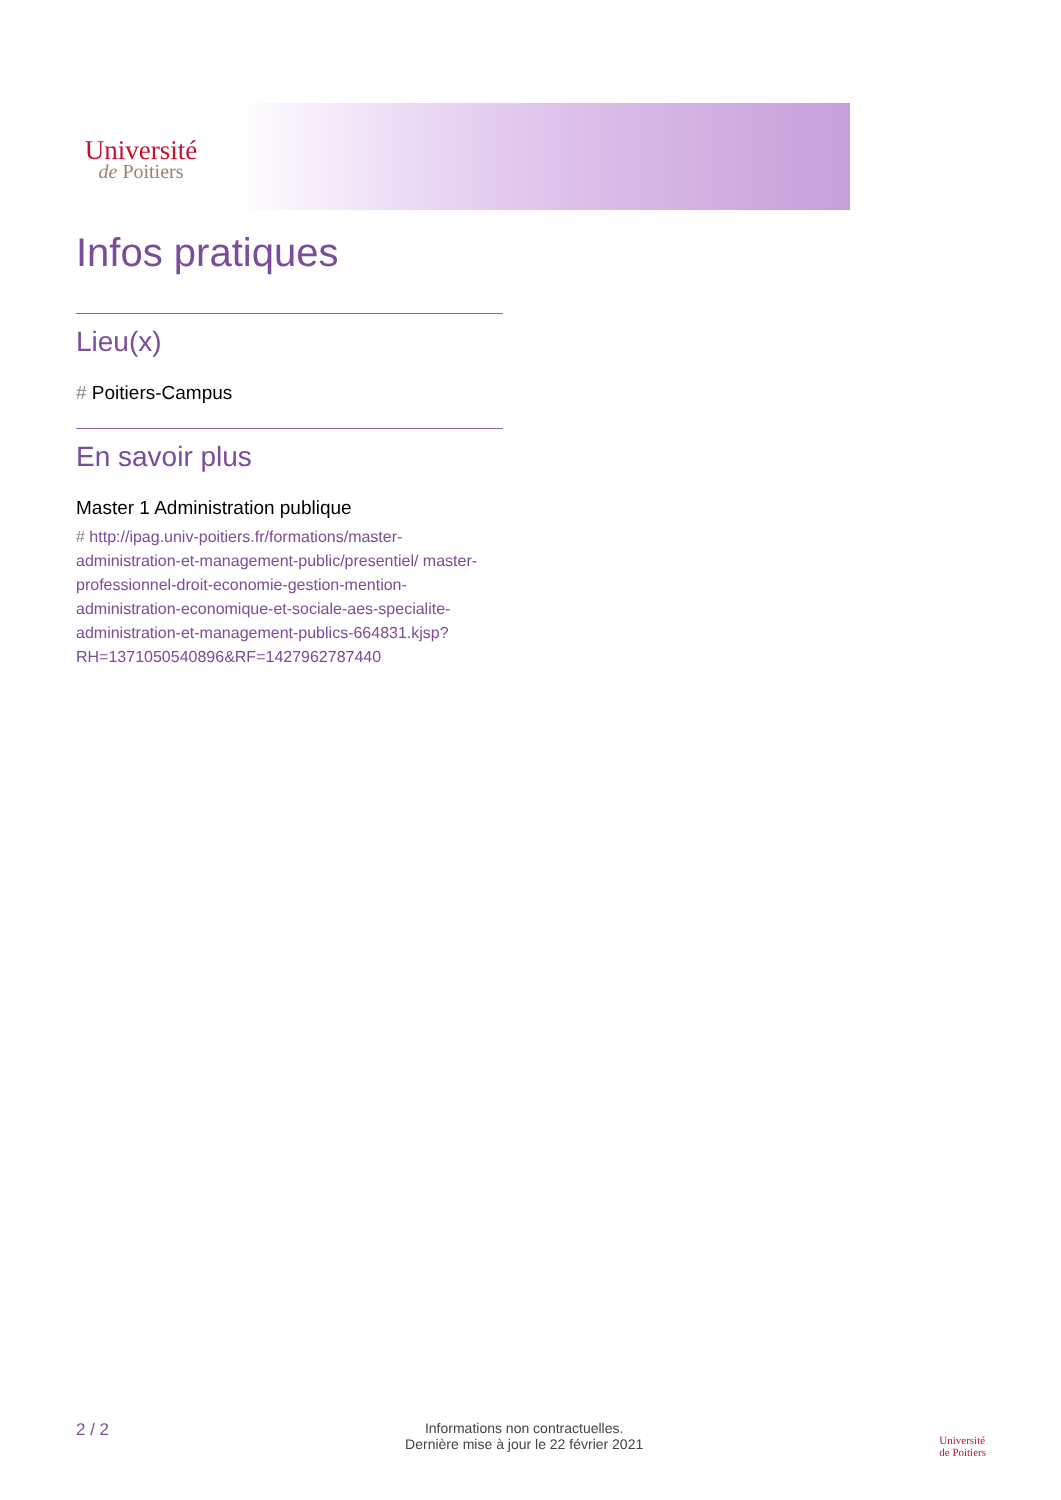Université
de Poitiers
Infos pratiques
Lieu(x)
# Poitiers-Campus
En savoir plus
Master 1 Administration publique
# http://ipag.univ-poitiers.fr/formations/master-administration-et-management-public/presentiel/ master-professionnel-droit-economie-gestion-mention-administration-economique-et-sociale-aes-specialite-administration-et-management-publics-664831.kjsp? RH=1371050540896&RF=1427962787440
2 / 2
Informations non contractuelles.
Dernière mise à jour le 22 février 2021
Université
de Poitiers